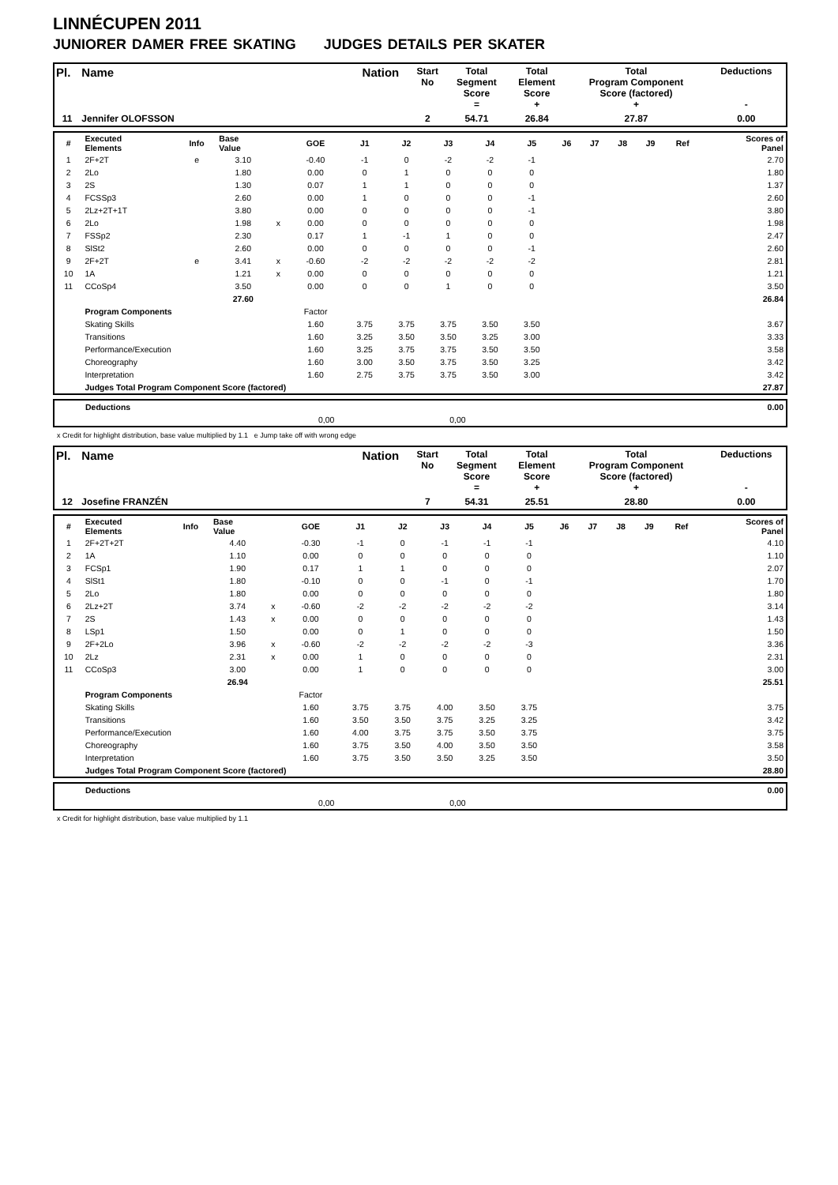LINNÉCUPEN 2011
JUNIORER DAMER FREE SKATING JUDGES DETAILS PER SKATER
| Pl. | Name | Nation | Start No | Total Segment Score = | Total Element Score + | Total Program Component Score (factored) + | Deductions - |
| 11 | Jennifer OLOFSSON | | 2 | 54.71 | 26.84 | 27.87 | 0.00 |
| # | Executed Elements | Info | Base Value | | GOE | J1 | J2 | J3 | J4 | J5 | J6 | J7 | J8 | J9 | Ref | Scores of Panel |
| 1 | 2F+2T | e | 3.10 | | -0.40 | -1 | 0 | -2 | -2 | -1 | | | | | | 2.70 |
| 2 | 2Lo | | 1.80 | | 0.00 | 0 | 1 | 0 | 0 | 0 | | | | | | 1.80 |
| 3 | 2S | | 1.30 | | 0.07 | 1 | 1 | 0 | 0 | 0 | | | | | | 1.37 |
| 4 | FCSSp3 | | 2.60 | | 0.00 | 1 | 0 | 0 | 0 | -1 | | | | | | 2.60 |
| 5 | 2Lz+2T+1T | | 3.80 | | 0.00 | 0 | 0 | 0 | 0 | -1 | | | | | | 3.80 |
| 6 | 2Lo | | 1.98 | x | 0.00 | 0 | 0 | 0 | 0 | 0 | | | | | | 1.98 |
| 7 | FSSp2 | | 2.30 | | 0.17 | 1 | -1 | 1 | 0 | 0 | | | | | | 2.47 |
| 8 | SlSt2 | | 2.60 | | 0.00 | 0 | 0 | 0 | 0 | -1 | | | | | | 2.60 |
| 9 | 2F+2T | e | 3.41 | x | -0.60 | -2 | -2 | -2 | -2 | -2 | | | | | | 2.81 |
| 10 | 1A | | 1.21 | x | 0.00 | 0 | 0 | 0 | 0 | 0 | | | | | | 1.21 |
| 11 | CCoSp4 | | 3.50 | | 0.00 | 0 | 0 | 1 | 0 | 0 | | | | | | 3.50 |
| | | | 27.60 | | | | | | | | | | | | | 26.84 |
| | Program Components | | | | Factor | | | | | | | | | | | |
| | Skating Skills | | | | 1.60 | 3.75 | 3.75 | 3.75 | 3.50 | 3.50 | | | | | | 3.67 |
| | Transitions | | | | 1.60 | 3.25 | 3.50 | 3.50 | 3.25 | 3.00 | | | | | | 3.33 |
| | Performance/Execution | | | | 1.60 | 3.25 | 3.75 | 3.75 | 3.50 | 3.50 | | | | | | 3.58 |
| | Choreography | | | | 1.60 | 3.00 | 3.50 | 3.75 | 3.50 | 3.25 | | | | | | 3.42 |
| | Interpretation | | | | 1.60 | 2.75 | 3.75 | 3.75 | 3.50 | 3.00 | | | | | | 3.42 |
| | Judges Total Program Component Score (factored) | | | | | | | | | | | | | | | 27.87 |
| | Deductions | 0.00 |
| | 0,00 0,00 | |
x Credit for highlight distribution, base value multiplied by 1.1 e Jump take off with wrong edge
| Pl. | Name | Nation | Start No | Total Segment Score = | Total Element Score + | Total Program Component Score (factored) + | Deductions - |
| 12 | Josefine FRANZÉN | | 7 | 54.31 | 25.51 | 28.80 | 0.00 |
| # | Executed Elements | Info | Base Value | | GOE | J1 | J2 | J3 | J4 | J5 | J6 | J7 | J8 | J9 | Ref | Scores of Panel |
| 1 | 2F+2T+2T | | 4.40 | | -0.30 | -1 | 0 | -1 | -1 | -1 | | | | | | 4.10 |
| 2 | 1A | | 1.10 | | 0.00 | 0 | 0 | 0 | 0 | 0 | | | | | | 1.10 |
| 3 | FCSp1 | | 1.90 | | 0.17 | 1 | 1 | 0 | 0 | 0 | | | | | | 2.07 |
| 4 | SlSt1 | | 1.80 | | -0.10 | 0 | 0 | -1 | 0 | -1 | | | | | | 1.70 |
| 5 | 2Lo | | 1.80 | | 0.00 | 0 | 0 | 0 | 0 | 0 | | | | | | 1.80 |
| 6 | 2Lz+2T | | 3.74 | x | -0.60 | -2 | -2 | -2 | -2 | -2 | | | | | | 3.14 |
| 7 | 2S | | 1.43 | x | 0.00 | 0 | 0 | 0 | 0 | 0 | | | | | | 1.43 |
| 8 | LSp1 | | 1.50 | | 0.00 | 0 | 1 | 0 | 0 | 0 | | | | | | 1.50 |
| 9 | 2F+2Lo | | 3.96 | x | -0.60 | -2 | -2 | -2 | -2 | -3 | | | | | | 3.36 |
| 10 | 2Lz | | 2.31 | x | 0.00 | 1 | 0 | 0 | 0 | 0 | | | | | | 2.31 |
| 11 | CCoSp3 | | 3.00 | | 0.00 | 1 | 0 | 0 | 0 | 0 | | | | | | 3.00 |
| | | | 26.94 | | | | | | | | | | | | | 25.51 |
| | Program Components | | | | Factor | | | | | | | | | | | |
| | Skating Skills | | | | 1.60 | 3.75 | 3.75 | 4.00 | 3.50 | 3.75 | | | | | | 3.75 |
| | Transitions | | | | 1.60 | 3.50 | 3.50 | 3.75 | 3.25 | 3.25 | | | | | | 3.42 |
| | Performance/Execution | | | | 1.60 | 4.00 | 3.75 | 3.75 | 3.50 | 3.75 | | | | | | 3.75 |
| | Choreography | | | | 1.60 | 3.75 | 3.50 | 4.00 | 3.50 | 3.50 | | | | | | 3.58 |
| | Interpretation | | | | 1.60 | 3.75 | 3.50 | 3.50 | 3.25 | 3.50 | | | | | | 3.50 |
| | Judges Total Program Component Score (factored) | | | | | | | | | | | | | | | 28.80 |
| | Deductions | 0.00 |
| | 0,00 0,00 | |
x Credit for highlight distribution, base value multiplied by 1.1